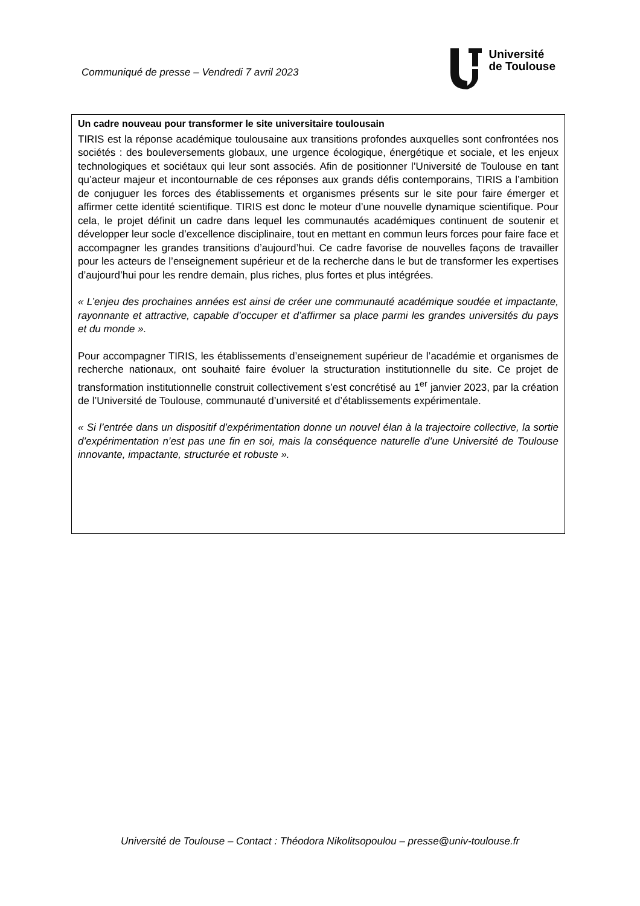Communiqué de presse – Vendredi 7 avril 2023
Université
de Toulouse
Un cadre nouveau pour transformer le site universitaire toulousain
TIRIS est la réponse académique toulousaine aux transitions profondes auxquelles sont confrontées nos sociétés : des bouleversements globaux, une urgence écologique, énergétique et sociale, et les enjeux technologiques et sociétaux qui leur sont associés. Afin de positionner l’Université de Toulouse en tant qu’acteur majeur et incontournable de ces réponses aux grands défis contemporains, TIRIS a l’ambition de conjuguer les forces des établissements et organismes présents sur le site pour faire émerger et affirmer cette identité scientifique. TIRIS est donc le moteur d’une nouvelle dynamique scientifique. Pour cela, le projet définit un cadre dans lequel les communautés académiques continuent de soutenir et développer leur socle d’excellence disciplinaire, tout en mettant en commun leurs forces pour faire face et accompagner les grandes transitions d’aujourd’hui. Ce cadre favorise de nouvelles façons de travailler pour les acteurs de l’enseignement supérieur et de la recherche dans le but de transformer les expertises d’aujourd’hui pour les rendre demain, plus riches, plus fortes et plus intégrées.
« L’enjeu des prochaines années est ainsi de créer une communauté académique soudée et impactante, rayonnante et attractive, capable d’occuper et d’affirmer sa place parmi les grandes universités du pays et du monde ».
Pour accompagner TIRIS, les établissements d’enseignement supérieur de l’académie et organismes de recherche nationaux, ont souhaité faire évoluer la structuration institutionnelle du site. Ce projet de transformation institutionnelle construit collectivement s’est concrétisé au 1<sup>er</sup> janvier 2023, par la création de l’Université de Toulouse, communauté d’université et d’établissements expérimentale.
« Si l’entrée dans un dispositif d’expérimentation donne un nouvel élan à la trajectoire collective, la sortie d’expérimentation n’est pas une fin en soi, mais la conséquence naturelle d’une Université de Toulouse innovante, impactante, structurée et robuste ».
Université de Toulouse – Contact : Théodora Nikolitsopoulou – presse@univ-toulouse.fr